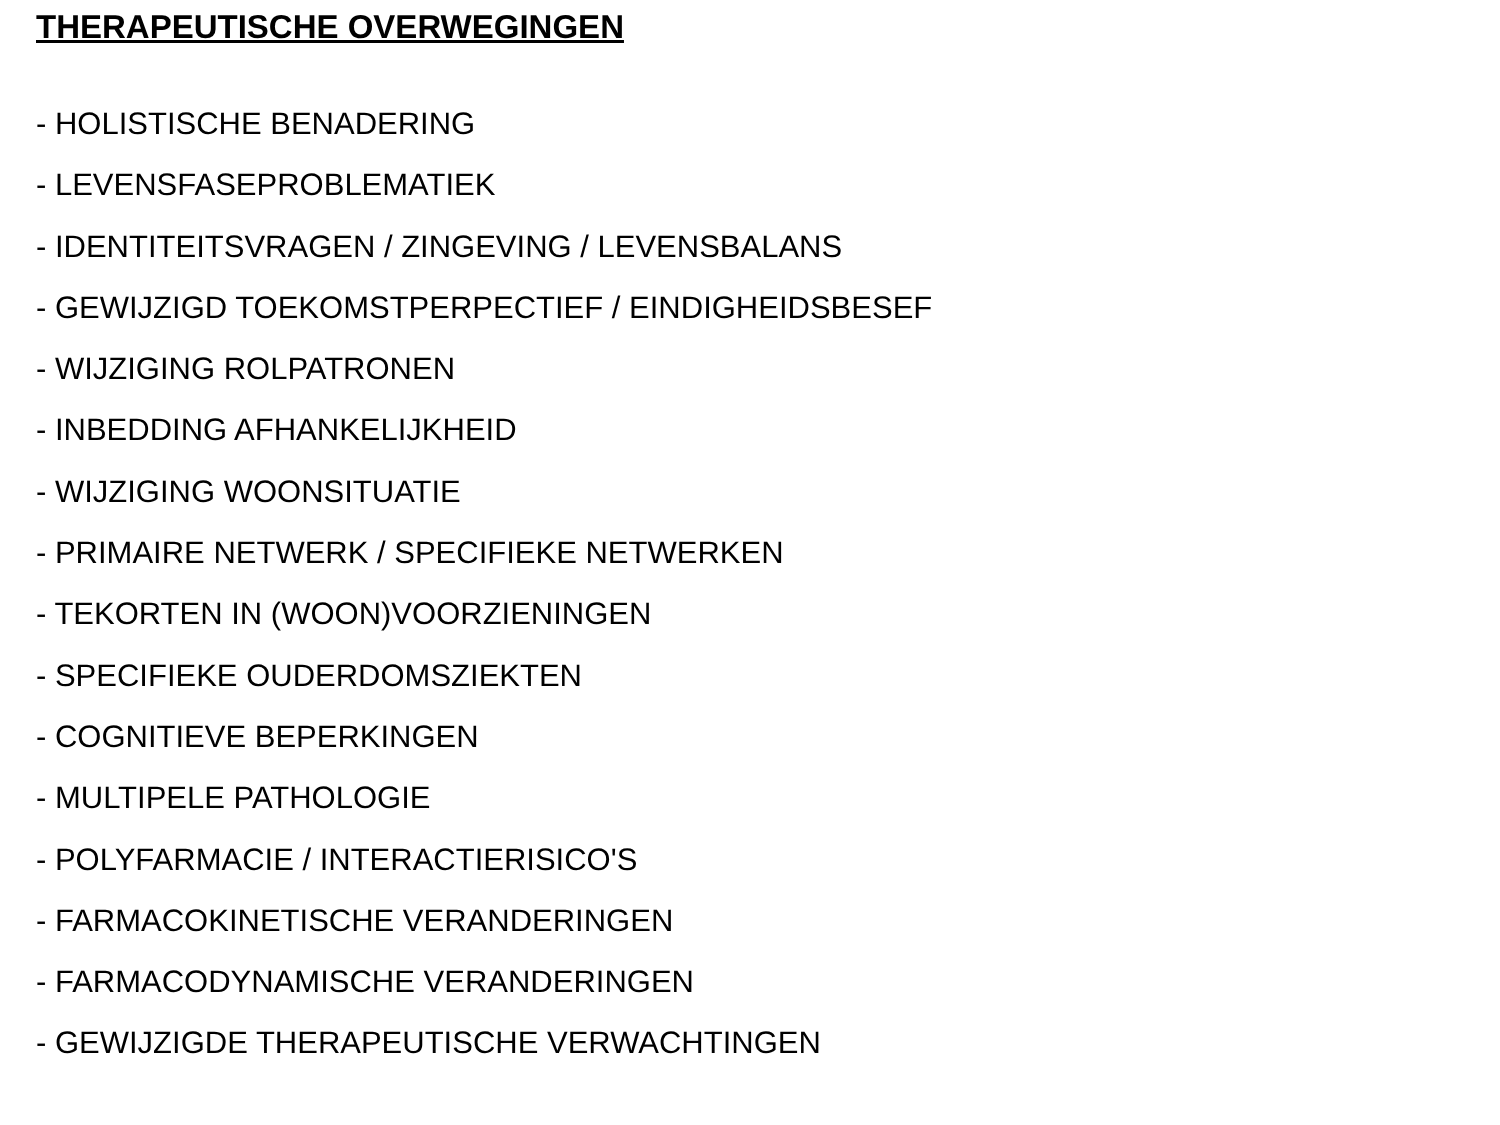THERAPEUTISCHE OVERWEGINGEN
- HOLISTISCHE BENADERING
- LEVENSFASEPROBLEMATIEK
- IDENTITEITSVRAGEN / ZINGEVING / LEVENSBALANS
- GEWIJZIGD TOEKOMSTPERPECTIEF / EINDIGHEIDSBESEF
- WIJZIGING ROLPATRONEN
- INBEDDING AFHANKELIJKHEID
- WIJZIGING WOONSITUATIE
- PRIMAIRE NETWERK / SPECIFIEKE NETWERKEN
- TEKORTEN IN (WOON)VOORZIENINGEN
- SPECIFIEKE OUDERDOMSZIEKTEN
- COGNITIEVE BEPERKINGEN
- MULTIPELE PATHOLOGIE
- POLYFARMACIE / INTERACTIERISICO'S
- FARMACOKINETISCHE VERANDERINGEN
- FARMACODYNAMISCHE VERANDERINGEN
- GEWIJZIGDE THERAPEUTISCHE VERWACHTINGEN